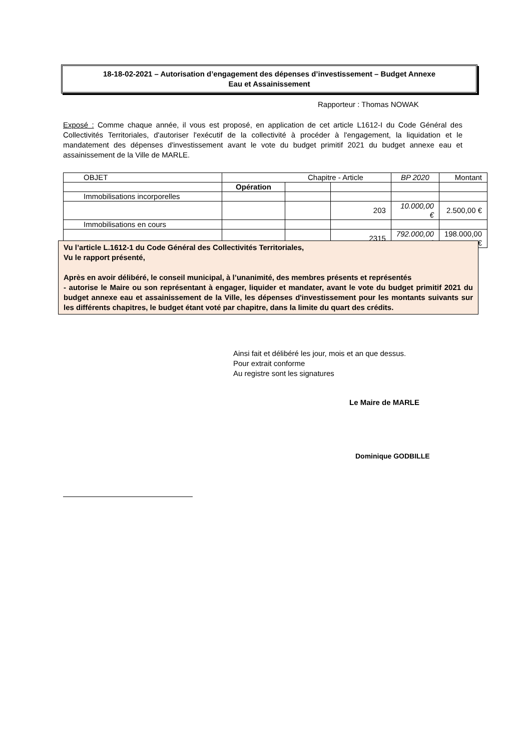18-18-02-2021 – Autorisation d’engagement des dépenses d’investissement – Budget Annexe
Eau et Assainissement
Rapporteur : Thomas NOWAK
Exposé : Comme chaque année, il vous est proposé, en application de cet article L1612-I du Code Général des Collectivités Territoriales, d'autoriser l'exécutif de la collectivité à procéder à l'engagement, la liquidation et le mandatement des dépenses d'investissement avant le vote du budget primitif 2021 du budget annexe eau et assainissement de la Ville de MARLE.
| OBJET | Chapitre - Article | | | BP 2020 | Montant |
| | Opération | | | | |
| Immobilisations incorporelles | | | | | |
| | | | 203 | 10.000,00 € | 2.500,00 € |
| Immobilisations en cours | | | | | |
| | | | 2315 | 792.000,00 € | 198.000,00 € |
Vu l’article L.1612-1 du Code Général des Collectivités Territoriales,
Vu le rapport présenté,
Après en avoir délibéré, le conseil municipal, à l’unanimité, des membres présents et représentés
- autorise le Maire ou son représentant à engager, liquider et mandater, avant le vote du budget primitif 2021 du budget annexe eau et assainissement de la Ville, les dépenses d'investissement pour les montants suivants sur les différents chapitres, le budget étant voté par chapitre, dans la limite du quart des crédits.
Ainsi fait et délibéré les jour, mois et an que dessus.
Pour extrait conforme
Au registre sont les signatures
Le Maire de MARLE
Dominique GODBILLE